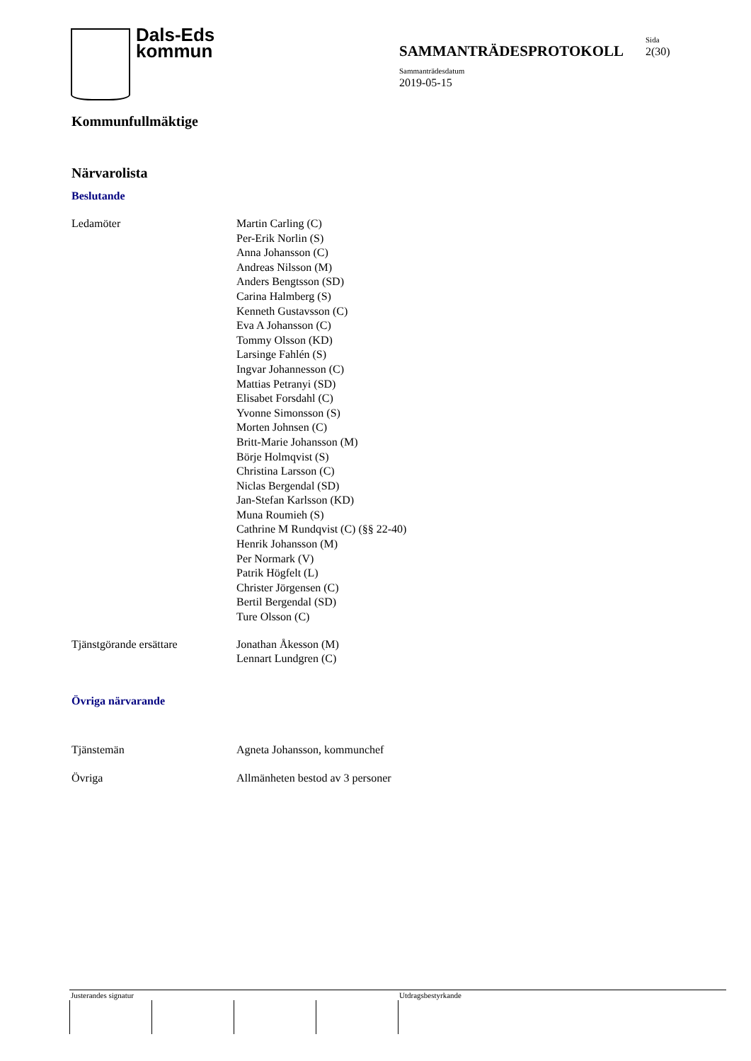Dals-Eds
kommun
Sida
SAMMANTRÄDESPROTOKOLL 2(30)
Sammanträdesdatum
2019-05-15
Kommunfullmäktige
Närvarolista
Beslutande
Ledamöter Martin Carling (C)
Per-Erik Norlin (S)
Anna Johansson (C)
Andreas Nilsson (M)
Anders Bengtsson (SD)
Carina Halmberg (S)
Kenneth Gustavsson (C)
Eva A Johansson (C)
Tommy Olsson (KD)
Larsinge Fahlén (S)
Ingvar Johannesson (C)
Mattias Petranyi (SD)
Elisabet Forsdahl (C)
Yvonne Simonsson (S)
Morten Johnsen (C)
Britt-Marie Johansson (M)
Börje Holmqvist (S)
Christina Larsson (C)
Niclas Bergendal (SD)
Jan-Stefan Karlsson (KD)
Muna Roumieh (S)
Cathrine M Rundqvist (C) (§§ 22-40)
Henrik Johansson (M)
Per Normark (V)
Patrik Högfelt (L)
Christer Jörgensen (C)
Bertil Bergendal (SD)
Ture Olsson (C)
Tjänstgörande ersättare Jonathan Åkesson (M)
Lennart Lundgren (C)
Övriga närvarande
Tjänstemän Agneta Johansson, kommunchef
Övriga Allmänheten bestod av 3 personer
Justerandes signatur Utdragsbestyrkande